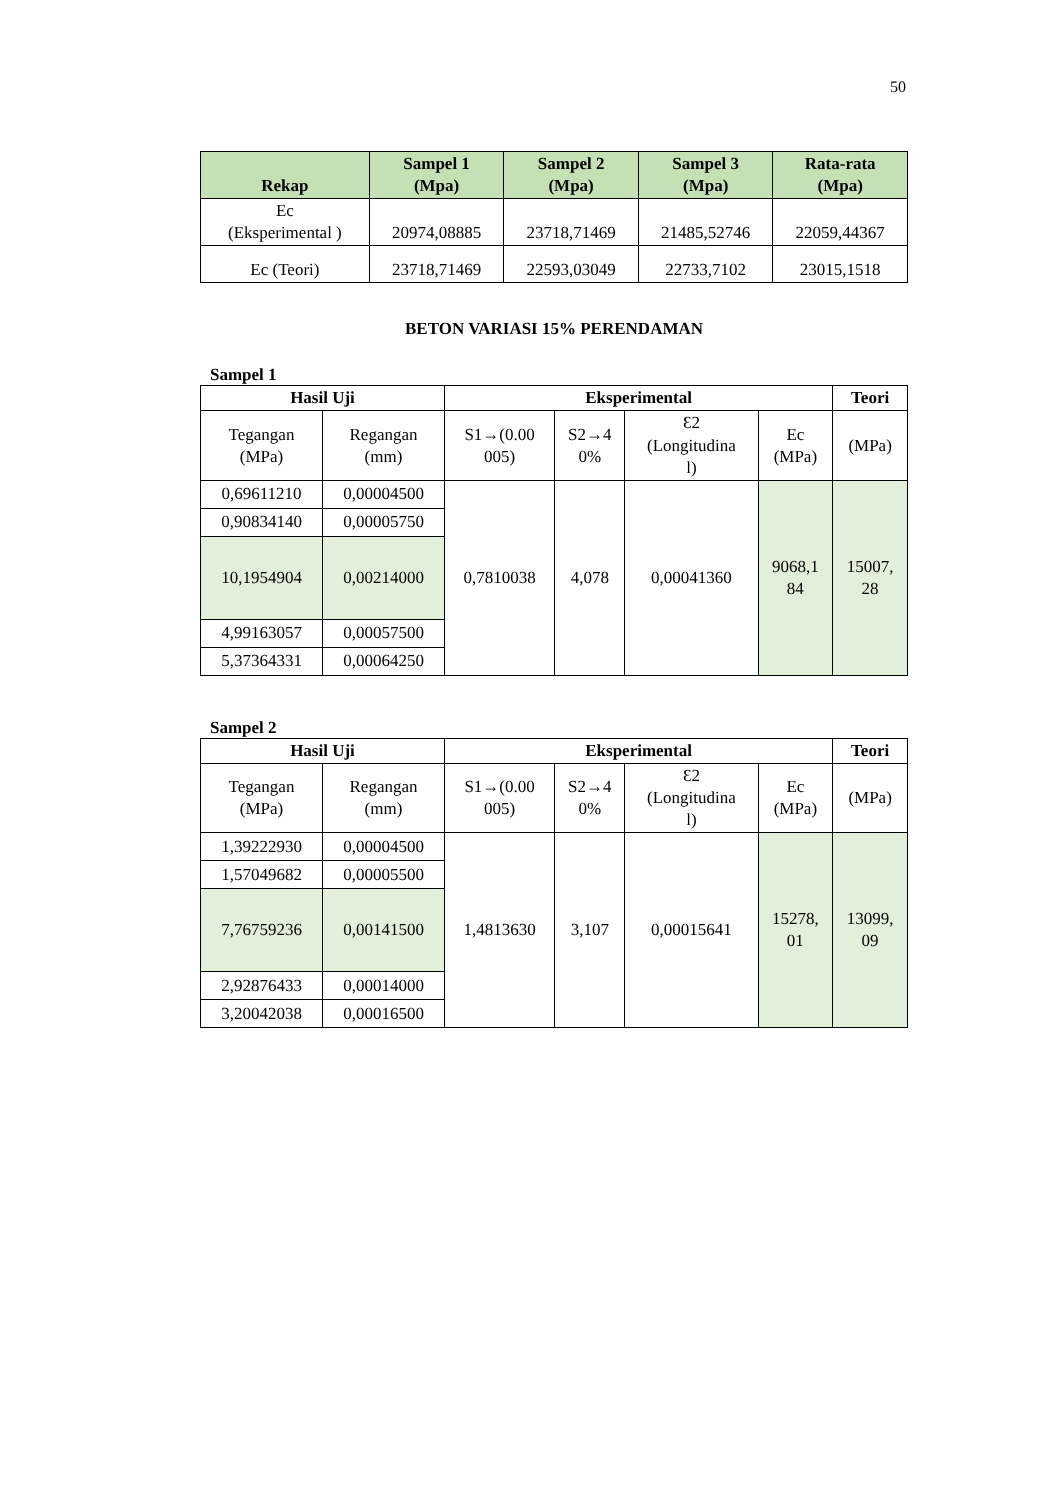50
| Rekap | Sampel 1 (Mpa) | Sampel 2 (Mpa) | Sampel 3 (Mpa) | Rata-rata (Mpa) |
| --- | --- | --- | --- | --- |
| Ec (Eksperimental ) | 20974,08885 | 23718,71469 | 21485,52746 | 22059,44367 |
| Ec (Teori) | 23718,71469 | 22593,03049 | 22733,7102 | 23015,1518 |
BETON VARIASI 15% PERENDAMAN
Sampel 1
| Hasil Uji | | Eksperimental | | | | Teori |
| --- | --- | --- | --- | --- | --- | --- |
| Tegangan (MPa) | Regangan (mm) | S1→(0.00 005) | S2→4 0% | Ɛ2 (Longitudina l) | Ec (MPa) | (MPa) |
| 0,69611210 | 0,00004500 | 0,7810038 | 4,078 | 0,00041360 | 9068,1 84 | 15007, 28 |
| 0,90834140 | 0,00005750 | | | | | |
| 10,1954904 | 0,00214000 | | | | | |
| 4,99163057 | 0,00057500 | | | | | |
| 5,37364331 | 0,00064250 | | | | | |
Sampel 2
| Hasil Uji | | Eksperimental | | | | Teori |
| --- | --- | --- | --- | --- | --- | --- |
| Tegangan (MPa) | Regangan (mm) | S1→(0.00 005) | S2→4 0% | Ɛ2 (Longitudina l) | Ec (MPa) | (MPa) |
| 1,39222930 | 0,00004500 | 1,4813630 | 3,107 | 0,00015641 | 15278, 01 | 13099, 09 |
| 1,57049682 | 0,00005500 | | | | | |
| 7,76759236 | 0,00141500 | | | | | |
| 2,92876433 | 0,00014000 | | | | | |
| 3,20042038 | 0,00016500 | | | | | |